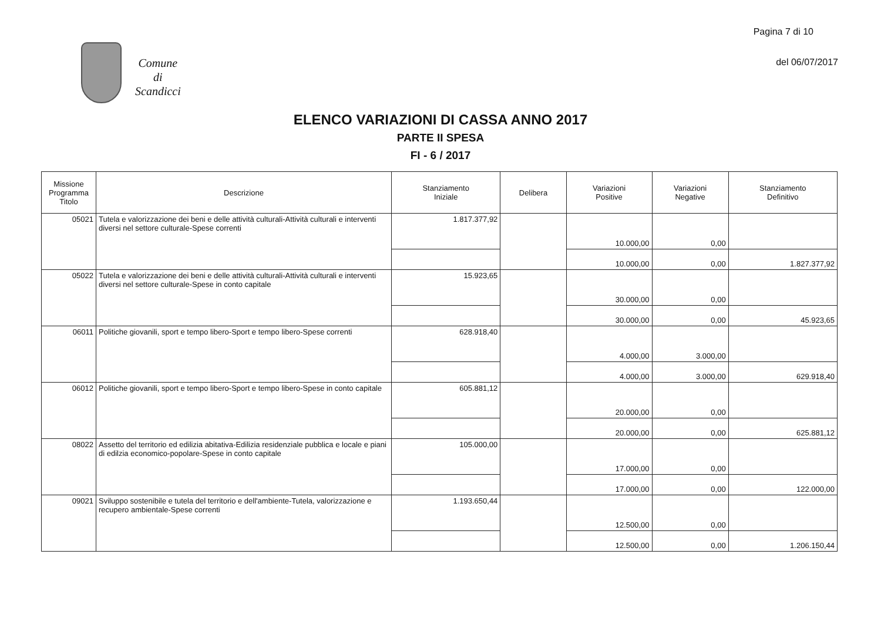Pagina 7 di 10
Comune
di
Scandicci
del 06/07/2017
ELENCO VARIAZIONI DI CASSA ANNO 2017
PARTE II SPESA
FI - 6 / 2017
| Missione Programma Titolo | Descrizione | Stanziamento Iniziale | Delibera | Variazioni Positive | Variazioni Negative | Stanziamento Definitivo |
| --- | --- | --- | --- | --- | --- | --- |
| 05021 | Tutela e valorizzazione dei beni e delle attività culturali-Attività culturali e interventi diversi nel settore culturale-Spese correnti | 1.817.377,92 | | 10.000,00 | 0,00 | |
| | | | | 10.000,00 | 0,00 | 1.827.377,92 |
| 05022 | Tutela e valorizzazione dei beni e delle attività culturali-Attività culturali e interventi diversi nel settore culturale-Spese in conto capitale | 15.923,65 | | 30.000,00 | 0,00 | |
| | | | | 30.000,00 | 0,00 | 45.923,65 |
| 06011 | Politiche giovanili, sport e tempo libero-Sport e tempo libero-Spese correnti | 628.918,40 | | 4.000,00 | 3.000,00 | |
| | | | | 4.000,00 | 3.000,00 | 629.918,40 |
| 06012 | Politiche giovanili, sport e tempo libero-Sport e tempo libero-Spese in conto capitale | 605.881,12 | | 20.000,00 | 0,00 | |
| | | | | 20.000,00 | 0,00 | 625.881,12 |
| 08022 | Assetto del territorio ed edilizia abitativa-Edilizia residenziale pubblica e locale e piani di edilzia economico-popolare-Spese in conto capitale | 105.000,00 | | 17.000,00 | 0,00 | |
| | | | | 17.000,00 | 0,00 | 122.000,00 |
| 09021 | Sviluppo sostenibile e tutela del territorio e dell'ambiente-Tutela, valorizzazione e recupero ambientale-Spese correnti | 1.193.650,44 | | 12.500,00 | 0,00 | |
| | | | | 12.500,00 | 0,00 | 1.206.150,44 |